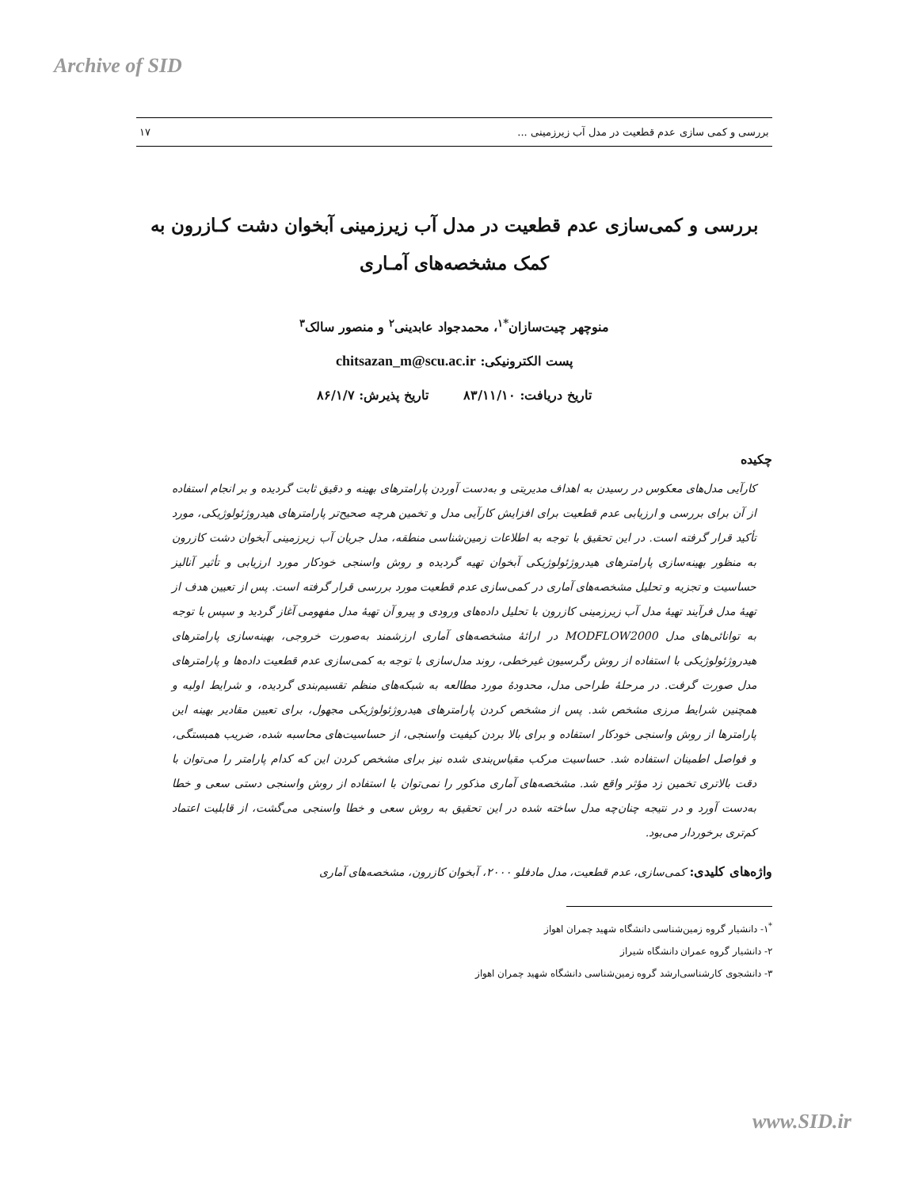Archive of SID
بررسی و کمی سازی عدم قطعیت در مدل آب زیرزمینی ... ۱۷
بررسی و کمی‌سازی عدم قطعیت در مدل آب زیرزمینی آبخوان دشت کـازرون به کمک مشخصه‌های آمـاری
منوچهر چیت‌سازان<sup>*۱</sup>، محمدجواد عابدینی<sup>۲</sup> و منصور سالک<sup>۳</sup>
پست الکترونیکی: chitsazan_m@scu.ac.ir
تاریخ دریافت: ۸۳/۱۱/۱۰ تاریخ پذیرش: ۸۶/۱/۷
چکیده
کارآیی مدل‌های معکوس در رسیدن به اهداف مدیریتی و به‌دست آوردن پارامترهای بهینه و دقیق ثابت گردیده و بر انجام استفاده از آن برای بررسی و ارزیابی عدم قطعیت برای افزایش کارآیی مدل و تخمین هرچه صحیح‌تر پارامترهای هیدروژئولوژیکی، مورد تأکید قرار گرفته است. در این تحقیق با توجه به اطلاعات زمین‌شناسی منطقه، مدل جریان آب زیرزمینی آبخوان دشت کازرون به منظور بهینه‌سازی پارامترهای هیدروژئولوژیکی آبخوان تهیه گردیده و روش واسنجی خودکار مورد ارزیابی و تأثیر آنالیز حساسیت و تجزیه و تحلیل مشخصه‌های آماری در کمی‌سازی عدم قطعیت مورد بررسی قرار گرفته است. پس از تعیین هدف از تهیهٔ مدل فرآیند تهیهٔ مدل آب زیرزمینی کازرون با تحلیل داده‌های ورودی و پیرو آن تهیهٔ مدل مفهومی آغاز گردید و سپس با توجه به توانائی‌های مدل MODFLOW2000 در ارائهٔ مشخصه‌های آماری ارزشمند به‌صورت خروجی، بهینه‌سازی پارامترهای هیدروژئولوژیکی با استفاده از روش رگرسیون غیرخطی، روند مدل‌سازی با توجه به کمی‌سازی عدم قطعیت داده‌ها و پارامترهای مدل صورت گرفت. در مرحلهٔ طراحی مدل، محدودهٔ مورد مطالعه به شبکه‌های منظم تقسیم‌بندی گردیده، و شرایط اولیه و همچنین شرایط مرزی مشخص شد. پس از مشخص کردن پارامترهای هیدروژئولوژیکی مجهول، برای تعیین مقادیر بهینه این پارامترها از روش واسنجی خودکار استفاده و برای بالا بردن کیفیت واسنجی، از حساسیت‌های محاسبه شده، ضریب همبستگی، و فواصل اطمینان استفاده شد. حساسیت مرکب مقیاس‌بندی شده نیز برای مشخص کردن این که کدام پارامتر را می‌توان با دقت بالاتری تخمین زد مؤثر واقع شد. مشخصه‌های آماری مذکور را نمی‌توان با استفاده از روش واسنجی دستی سعی و خطا به‌دست آورد و در نتیجه چنان‌چه مدل ساخته شده در این تحقیق به روش سعی و خطا واسنجی می‌گشت، از قابلیت اعتماد کم‌تری برخوردار می‌بود.
واژه‌های کلیدی: کمی‌سازی، عدم قطعیت، مدل مادفلو ۲۰۰۰، آبخوان کازرون، مشخصه‌های آماری
<sup>*</sup> ۱- دانشیار گروه زمین‌شناسی دانشگاه شهید چمران اهواز
۲- دانشیار گروه عمران دانشگاه شیراز
۳- دانشجوی کارشناسی‌ارشد گروه زمین‌شناسی دانشگاه شهید چمران اهواز
www.SID.ir